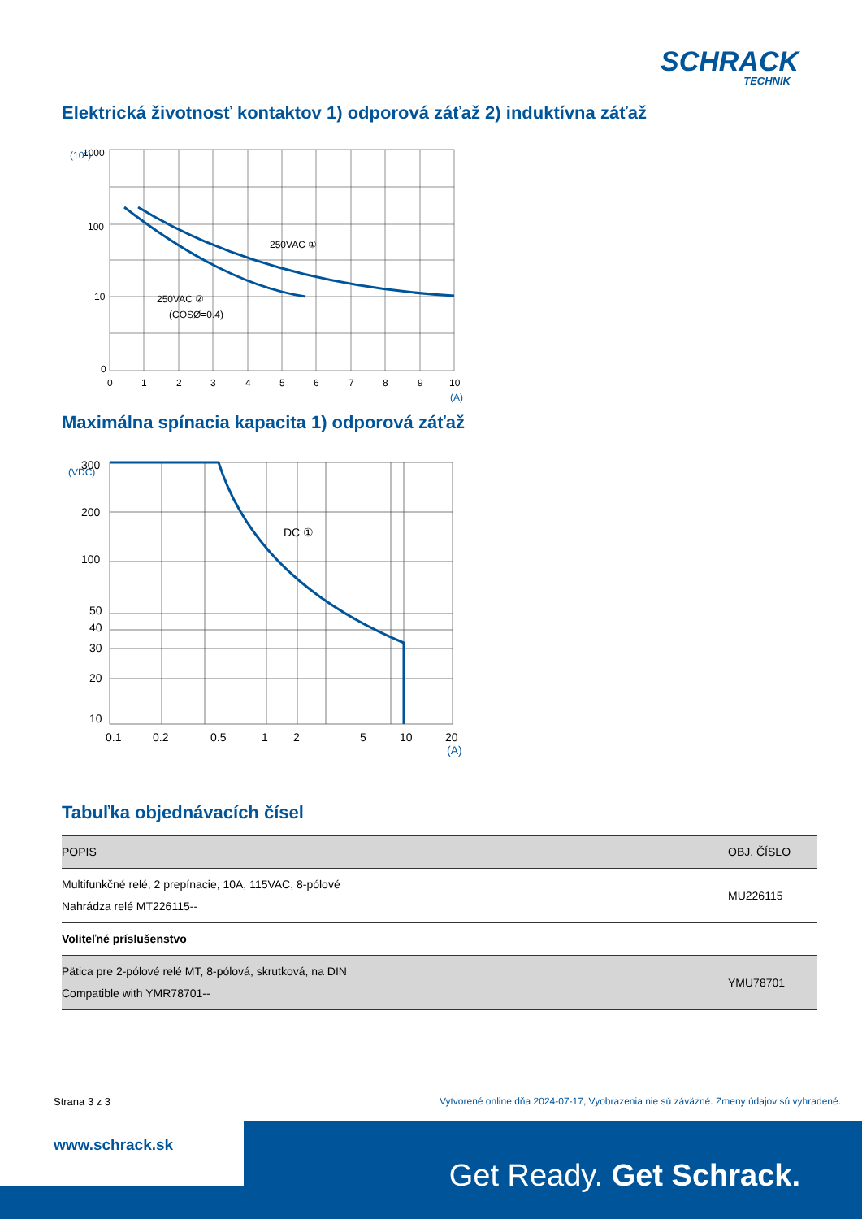SCHRACK
TECHNIK
Elektrická životnosť kontaktov 1) odporová záťaž 2) induktívna záťaž
1000
100
10
0
0
1
2
3
4
5
6
7
8
9
10
(A)
(10⁵)
250VAC ①
250VAC ②
(COSØ=0.4)
Maximálna spínacia kapacita 1) odporová záťaž
300
200
100
50
40
30
20
10
0.1
0.2
0.5
1
2
5
10
20
(A)
(VDC)
DC ①
Tabuľka objednávacích čísel
| POPIS | OBJ. ČÍSLO |
| --- | --- |
| Multifunkčné relé, 2 prepínacie, 10A, 115VAC, 8-pólové Nahrádza relé MT226115-- | MU226115 |
| Voliteľné príslušenstvo | |
| Pätica pre 2-pólové relé MT, 8-pólová, skrutková, na DIN Compatible with YMR78701-- | YMU78701 |
Strana 3 z 3
Vytvorené online dňa 2024-07-17, Vyobrazenia nie sú záväzné. Zmeny údajov sú vyhradené.
www.schrack.sk
Get Ready. Get Schrack.